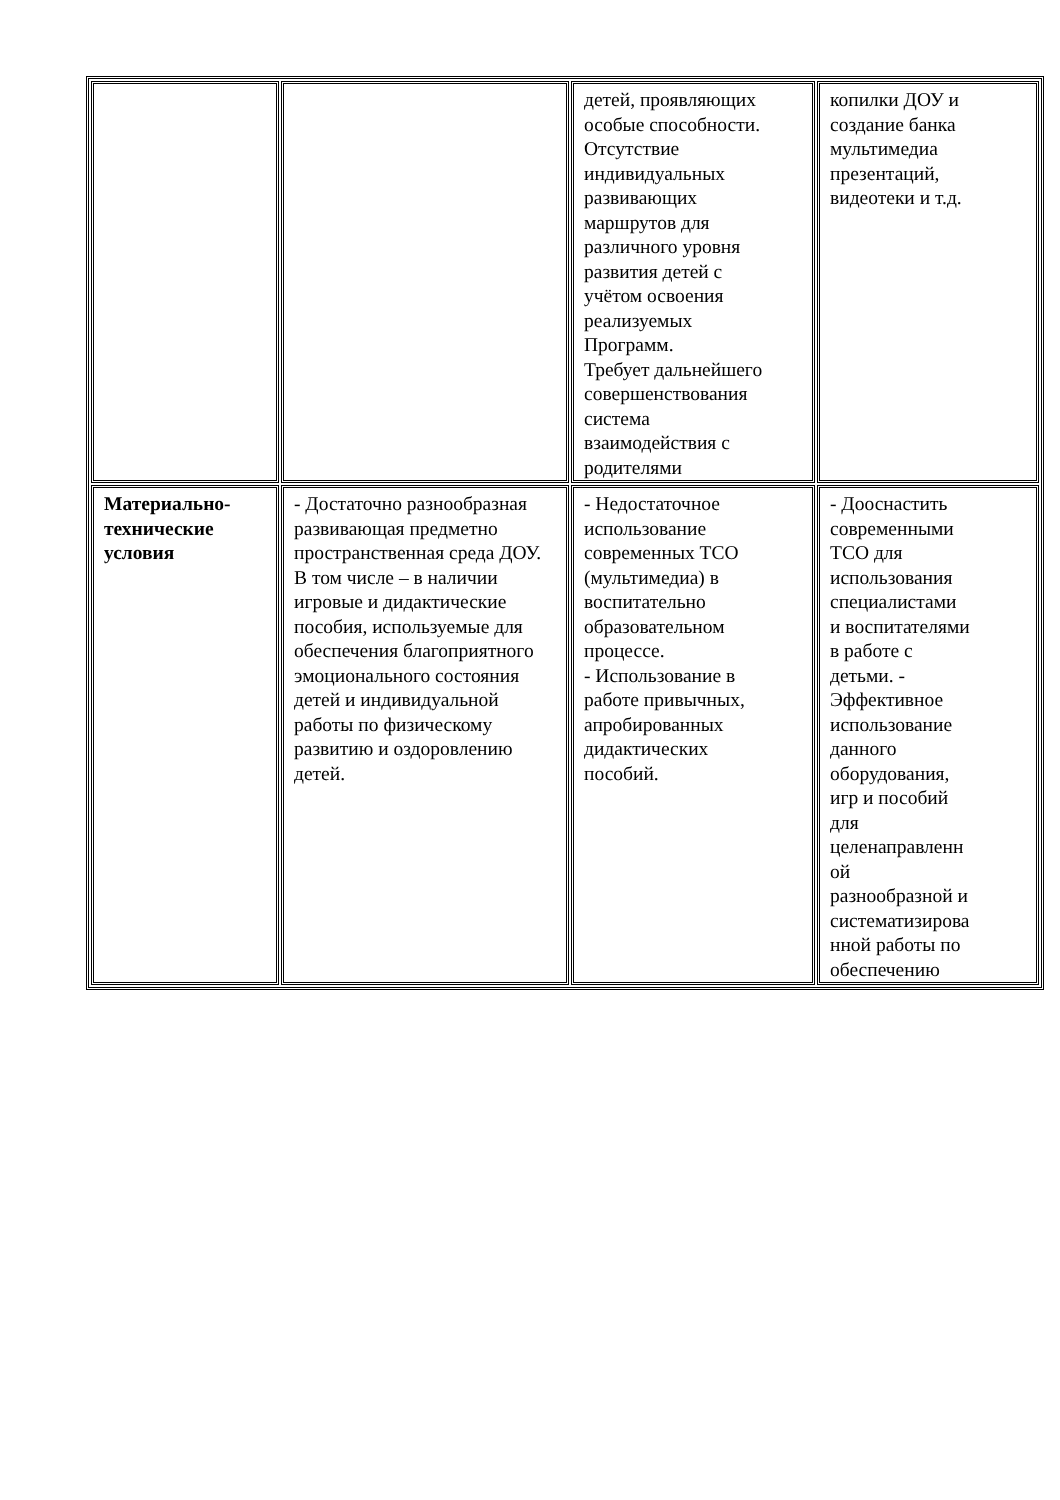| | | детей, проявляющих особые способности. Отсутствие индивидуальных развивающих маршрутов для различного уровня развития детей с учётом освоения реализуемых Программ. Требует дальнейшего совершенствования система взаимодействия с родителями | копилки ДОУ и создание банка мультимедиа презентаций, видеотеки и т.д. |
| Материально- технические условия | - Достаточно разнообразная развивающая предметно пространственная среда ДОУ. В том числе – в наличии игровые и дидактические пособия, используемые для обеспечения благоприятного эмоционального состояния детей и индивидуальной работы по физическому развитию и оздоровлению детей. | - Недостаточное использование современных ТСО (мультимедиа) в воспитательно образовательном процессе. - Использование в работе привычных, апробированных дидактических пособий. | - Дооснастить современными ТСО для использования специалистами и воспитателями в работе с детьми. - Эффективное использование данного оборудования, игр и пособий для целенаправленн ой разнообразной и систематизирова нной работы по обеспечению |